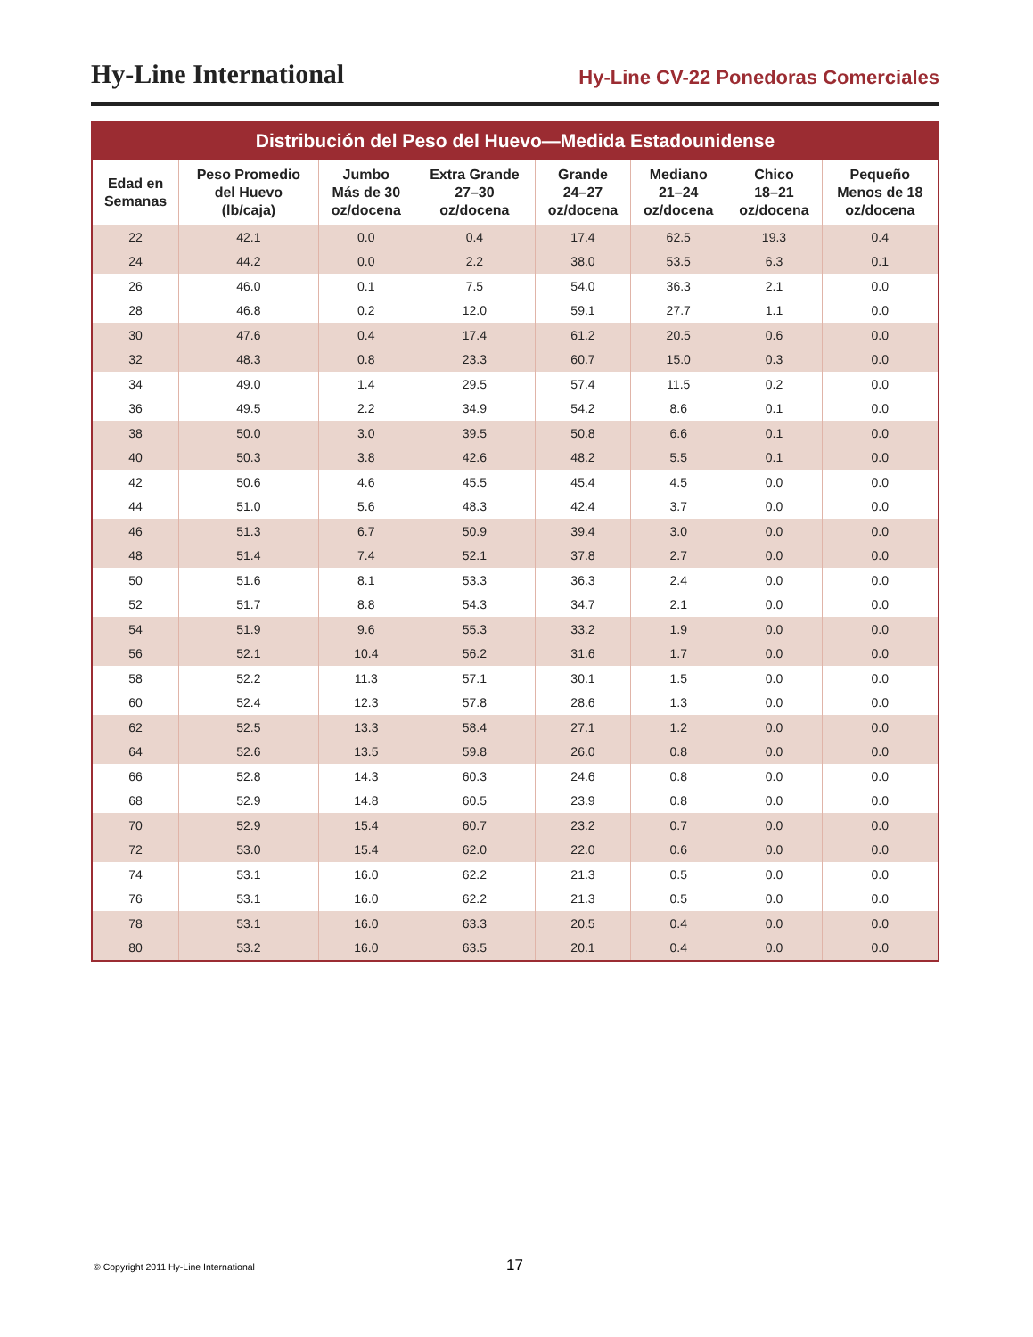Hy-Line International Hy-Line CV-22 Ponedoras Comerciales
Distribución del Peso del Huevo—Medida Estadounidense
| Edad en Semanas | Peso Promedio del Huevo (lb/caja) | Jumbo Más de 30 oz/docena | Extra Grande 27–30 oz/docena | Grande 24–27 oz/docena | Mediano 21–24 oz/docena | Chico 18–21 oz/docena | Pequeño Menos de 18 oz/docena |
| --- | --- | --- | --- | --- | --- | --- | --- |
| 22 | 42.1 | 0.0 | 0.4 | 17.4 | 62.5 | 19.3 | 0.4 |
| 24 | 44.2 | 0.0 | 2.2 | 38.0 | 53.5 | 6.3 | 0.1 |
| 26 | 46.0 | 0.1 | 7.5 | 54.0 | 36.3 | 2.1 | 0.0 |
| 28 | 46.8 | 0.2 | 12.0 | 59.1 | 27.7 | 1.1 | 0.0 |
| 30 | 47.6 | 0.4 | 17.4 | 61.2 | 20.5 | 0.6 | 0.0 |
| 32 | 48.3 | 0.8 | 23.3 | 60.7 | 15.0 | 0.3 | 0.0 |
| 34 | 49.0 | 1.4 | 29.5 | 57.4 | 11.5 | 0.2 | 0.0 |
| 36 | 49.5 | 2.2 | 34.9 | 54.2 | 8.6 | 0.1 | 0.0 |
| 38 | 50.0 | 3.0 | 39.5 | 50.8 | 6.6 | 0.1 | 0.0 |
| 40 | 50.3 | 3.8 | 42.6 | 48.2 | 5.5 | 0.1 | 0.0 |
| 42 | 50.6 | 4.6 | 45.5 | 45.4 | 4.5 | 0.0 | 0.0 |
| 44 | 51.0 | 5.6 | 48.3 | 42.4 | 3.7 | 0.0 | 0.0 |
| 46 | 51.3 | 6.7 | 50.9 | 39.4 | 3.0 | 0.0 | 0.0 |
| 48 | 51.4 | 7.4 | 52.1 | 37.8 | 2.7 | 0.0 | 0.0 |
| 50 | 51.6 | 8.1 | 53.3 | 36.3 | 2.4 | 0.0 | 0.0 |
| 52 | 51.7 | 8.8 | 54.3 | 34.7 | 2.1 | 0.0 | 0.0 |
| 54 | 51.9 | 9.6 | 55.3 | 33.2 | 1.9 | 0.0 | 0.0 |
| 56 | 52.1 | 10.4 | 56.2 | 31.6 | 1.7 | 0.0 | 0.0 |
| 58 | 52.2 | 11.3 | 57.1 | 30.1 | 1.5 | 0.0 | 0.0 |
| 60 | 52.4 | 12.3 | 57.8 | 28.6 | 1.3 | 0.0 | 0.0 |
| 62 | 52.5 | 13.3 | 58.4 | 27.1 | 1.2 | 0.0 | 0.0 |
| 64 | 52.6 | 13.5 | 59.8 | 26.0 | 0.8 | 0.0 | 0.0 |
| 66 | 52.8 | 14.3 | 60.3 | 24.6 | 0.8 | 0.0 | 0.0 |
| 68 | 52.9 | 14.8 | 60.5 | 23.9 | 0.8 | 0.0 | 0.0 |
| 70 | 52.9 | 15.4 | 60.7 | 23.2 | 0.7 | 0.0 | 0.0 |
| 72 | 53.0 | 15.4 | 62.0 | 22.0 | 0.6 | 0.0 | 0.0 |
| 74 | 53.1 | 16.0 | 62.2 | 21.3 | 0.5 | 0.0 | 0.0 |
| 76 | 53.1 | 16.0 | 62.2 | 21.3 | 0.5 | 0.0 | 0.0 |
| 78 | 53.1 | 16.0 | 63.3 | 20.5 | 0.4 | 0.0 | 0.0 |
| 80 | 53.2 | 16.0 | 63.5 | 20.1 | 0.4 | 0.0 | 0.0 |
© Copyright 2011 Hy-Line International
17